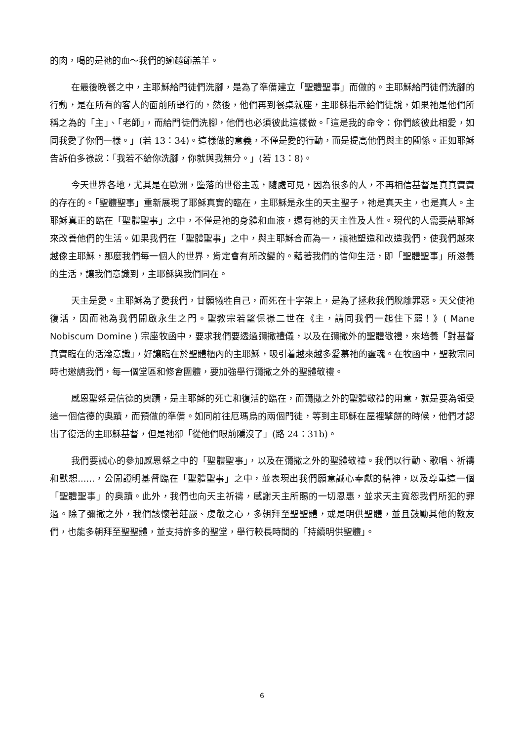的肉，喝的是祂的血～我們的逾越節羔羊。
在最後晚餐之中，主耶穌給門徒們洗腳，是為了準備建立「聖體聖事」而做的。主耶穌給門徒們洗腳的行動，是在所有的客人的面前所舉行的，然後，他們再到餐桌就座，主耶穌指示給們徒說，如果祂是他們所稱之為的「主」、「老師」，而給門徒們洗腳，他們也必須彼此這樣做。「這是我的命令：你們該彼此相愛，如同我愛了你們一樣。」(若 13：34)。這樣做的意義，不僅是愛的行動，而是提高他們與主的關係。正如耶穌告訴伯多祿說：「我若不給你洗腳，你就與我無分。」(若 13：8)。
今天世界各地，尤其是在歐洲，墮落的世俗主義，隨處可見，因為很多的人，不再相信基督是真真實實的存在的。「聖體聖事」重新展現了耶穌真實的臨在，主耶穌是永生的天主聖子，祂是真天主，也是真人。主耶穌真正的臨在「聖體聖事」之中，不僅是祂的身體和血液，還有祂的天主性及人性。現代的人需要請耶穌來改善他們的生活。如果我們在「聖體聖事」之中，與主耶穌合而為一，讓祂塑造和改造我們，使我們越來越像主耶穌，那麼我們每一個人的世界，肯定會有所改變的。藉著我們的信仰生活，即「聖體聖事」所滋養的生活，讓我們意識到，主耶穌與我們同在。
天主是愛。主耶穌為了愛我們，甘願犧牲自己，而死在十字架上，是為了拯救我們脫離罪惡。天父使祂復活，因而祂為我們開啟永生之門。聖教宗若望保祿二世在《主，請同我們一起住下罷！》( Mane Nobiscum Domine ) 宗座牧函中，要求我們要透過彌撒禮儀，以及在彌撒外的聖體敬禮，來培養「對基督真實臨在的活潑意識」，好讓臨在於聖體櫃內的主耶穌，吸引着越來越多愛慕祂的靈魂。在牧函中，聖教宗同時也邀請我們，每一個堂區和修會團體，要加強舉行彌撒之外的聖體敬禮。
感恩聖祭是信德的奧蹟，是主耶穌的死亡和復活的臨在，而彌撒之外的聖體敬禮的用意，就是要為領受這一個信德的奧蹟，而預做的準備。如同前往厄瑪烏的兩個門徒，等到主耶穌在屋裡擘餅的時候，他們才認出了復活的主耶穌基督，但是祂卻「從他們眼前隱沒了」(路 24：31b)。
我們要誠心的參加感恩祭之中的「聖體聖事」，以及在彌撒之外的聖體敬禮。我們以行動、歌唱、祈禱和默想......，公開證明基督臨在「聖體聖事」之中，並表現出我們願意誠心奉獻的精神，以及尊重這一個「聖體聖事」的奧蹟。此外，我們也向天主祈禱，感謝天主所賜的一切恩惠，並求天主寬恕我們所犯的罪過。除了彌撒之外，我們該懷著莊嚴、虔敬之心，多朝拜至聖聖體，或是明供聖體，並且鼓勵其他的教友們，也能多朝拜至聖聖體，並支持許多的聖堂，舉行較長時間的「持續明供聖體」。
6